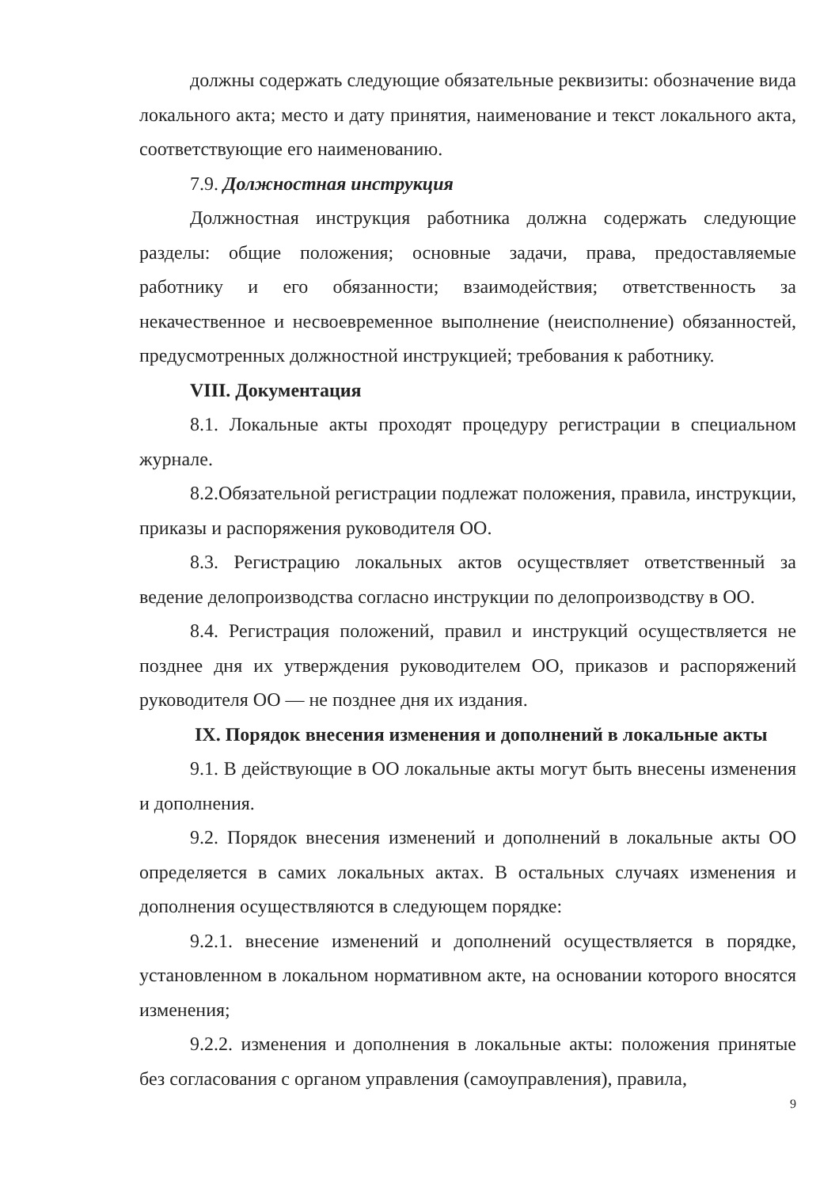должны содержать следующие обязательные реквизиты: обозначение вида локального акта; место и дату принятия, наименование и текст локального акта, соответствующие его наименованию.
7.9. Должностная инструкция
Должностная инструкция работника должна содержать следующие разделы: общие положения; основные задачи, права, предоставляемые работнику и его обязанности; взаимодействия; ответственность за некачественное и несвоевременное выполнение (неисполнение) обязанностей, предусмотренных должностной инструкцией; требования к работнику.
VIII. Документация
8.1. Локальные акты проходят процедуру регистрации в специальном журнале.
8.2.Обязательной регистрации подлежат положения, правила, инструкции, приказы и распоряжения руководителя ОО.
8.3. Регистрацию локальных актов осуществляет ответственный за ведение делопроизводства согласно инструкции по делопроизводству в ОО.
8.4. Регистрация положений, правил и инструкций осуществляется не позднее дня их утверждения руководителем ОО, приказов и распоряжений руководителя ОО — не позднее дня их издания.
IX. Порядок внесения изменения и дополнений в локальные акты
9.1. В действующие в ОО локальные акты могут быть внесены изменения и дополнения.
9.2. Порядок внесения изменений и дополнений в локальные акты ОО определяется в самих локальных актах. В остальных случаях изменения и дополнения осуществляются в следующем порядке:
9.2.1. внесение изменений и дополнений осуществляется в порядке, установленном в локальном нормативном акте, на основании которого вносятся изменения;
9.2.2. изменения и дополнения в локальные акты: положения принятые без согласования с органом управления (самоуправления), правила,
9